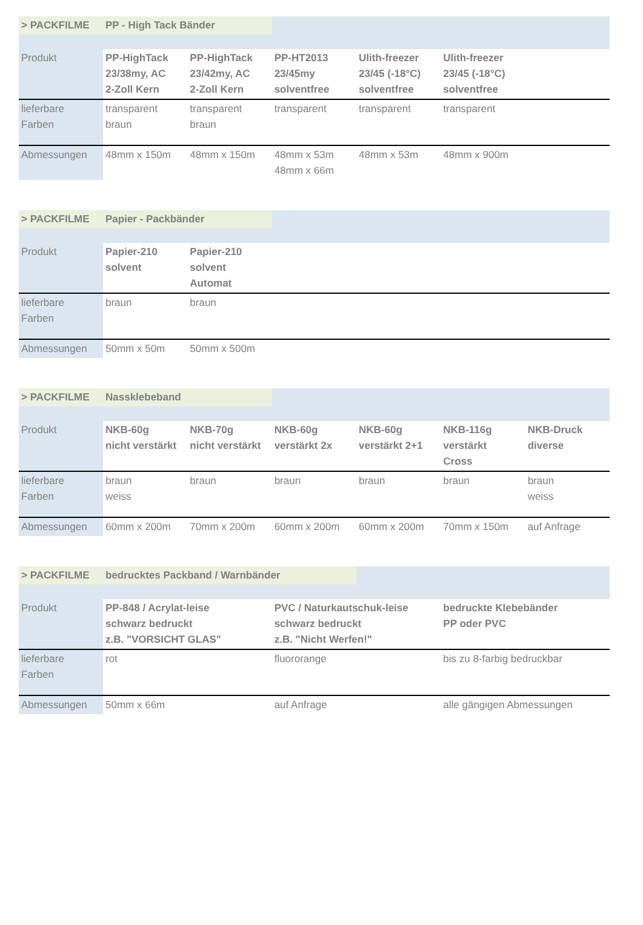| > PACKFILME | PP - High Tack Bänder | | | | | |
| Produkt | PP-HighTack 23/38my, AC 2-Zoll Kern | PP-HighTack 23/42my, AC 2-Zoll Kern | PP-HT2013 23/45my solventfree | Ulith-freezer 23/45 (-18°C) solventfree | Ulith-freezer 23/45 (-18°C) solventfree | |
| lieferbare Farben | transparent braun | transparent braun | transparent | transparent | transparent | |
| Abmessungen | 48mm x 150m | 48mm x 150m | 48mm x 53m 48mm x 66m | 48mm x 53m | 48mm x 900m | |
| > PACKFILME | Papier - Packbänder | | | | | |
| Produkt | Papier-210 solvent | Papier-210 solvent Automat | | | | |
| lieferbare Farben | braun | braun | | | | |
| Abmessungen | 50mm x 50m | 50mm x 500m | | | | |
| > PACKFILME | Nassklebeband | | | | | |
| Produkt | NKB-60g nicht verstärkt | NKB-70g nicht verstärkt | NKB-60g verstärkt 2x | NKB-60g verstärkt 2+1 | NKB-116g verstärkt Cross | NKB-Druck diverse |
| lieferbare Farben | braun weiss | braun | braun | braun | braun | braun weiss |
| Abmessungen | 60mm x 200m | 70mm x 200m | 60mm x 200m | 60mm x 200m | 70mm x 150m | auf Anfrage |
| > PACKFILME | bedrucktes Packband / Warnbänder | | | |
| Produkt | PP-848 / Acrylat-leise schwarz bedruckt z.B. "VORSICHT GLAS" | PVC / Naturkautschuk-leise schwarz bedruckt z.B. "Nicht Werfen!" | | bedruckte Klebebänder PP oder PVC |
| lieferbare Farben | rot | fluororange | | bis zu 8-farbig bedruckbar |
| Abmessungen | 50mm x 66m | auf Anfrage | | alle gängigen Abmessungen |